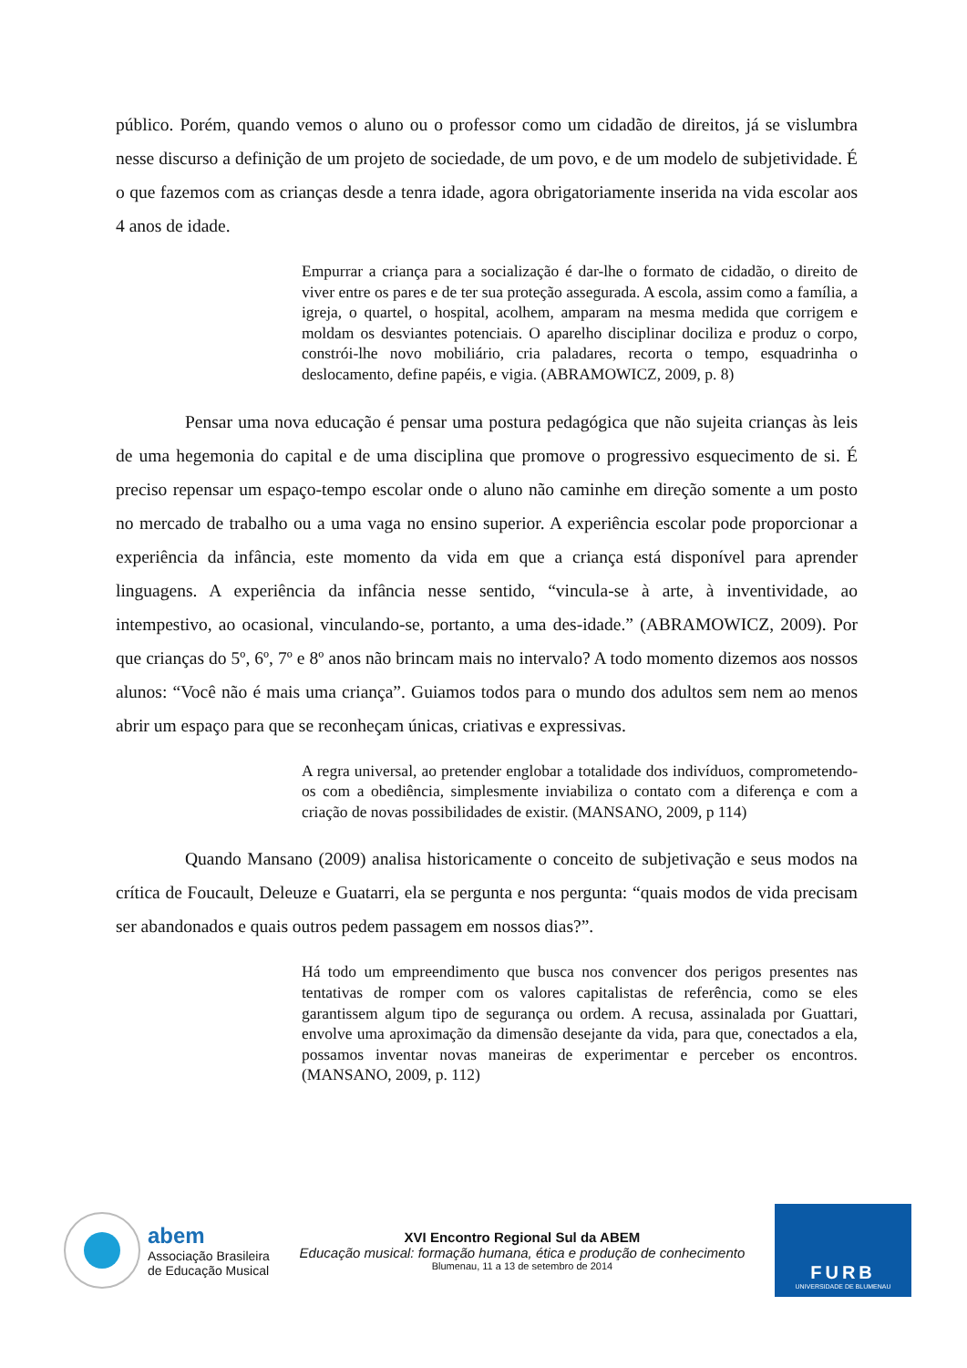público. Porém, quando vemos o aluno ou o professor como um cidadão de direitos, já se vislumbra nesse discurso a definição de um projeto de sociedade, de um povo, e de um modelo de subjetividade. É o que fazemos com as crianças desde a tenra idade, agora obrigatoriamente inserida na vida escolar aos 4 anos de idade.
Empurrar a criança para a socialização é dar-lhe o formato de cidadão, o direito de viver entre os pares e de ter sua proteção assegurada. A escola, assim como a família, a igreja, o quartel, o hospital, acolhem, amparam na mesma medida que corrigem e moldam os desviantes potenciais. O aparelho disciplinar dociliza e produz o corpo, constrói-lhe novo mobiliário, cria paladares, recorta o tempo, esquadrinha o deslocamento, define papéis, e vigia. (ABRAMOWICZ, 2009, p. 8)
Pensar uma nova educação é pensar uma postura pedagógica que não sujeita crianças às leis de uma hegemonia do capital e de uma disciplina que promove o progressivo esquecimento de si. É preciso repensar um espaço-tempo escolar onde o aluno não caminhe em direção somente a um posto no mercado de trabalho ou a uma vaga no ensino superior. A experiência escolar pode proporcionar a experiência da infância, este momento da vida em que a criança está disponível para aprender linguagens. A experiência da infância nesse sentido, “vincula-se à arte, à inventividade, ao intempestivo, ao ocasional, vinculando-se, portanto, a uma des-idade.” (ABRAMOWICZ, 2009). Por que crianças do 5º, 6º, 7º e 8º anos não brincam mais no intervalo? A todo momento dizemos aos nossos alunos: “Você não é mais uma criança”. Guiamos todos para o mundo dos adultos sem nem ao menos abrir um espaço para que se reconheçam únicas, criativas e expressivas.
A regra universal, ao pretender englobar a totalidade dos indivíduos, comprometendo-os com a obediência, simplesmente inviabiliza o contato com a diferença e com a criação de novas possibilidades de existir. (MANSANO, 2009, p 114)
Quando Mansano (2009) analisa historicamente o conceito de subjetivação e seus modos na crítica de Foucault, Deleuze e Guatarri, ela se pergunta e nos pergunta: “quais modos de vida precisam ser abandonados e quais outros pedem passagem em nossos dias?”.
Há todo um empreendimento que busca nos convencer dos perigos presentes nas tentativas de romper com os valores capitalistas de referência, como se eles garantissem algum tipo de segurança ou ordem. A recusa, assinalada por Guattari, envolve uma aproximação da dimensão desejante da vida, para que, conectados a ela, possamos inventar novas maneiras de experimentar e perceber os encontros. (MANSANO, 2009, p. 112)
abem
Associação Brasileira
de Educação Musical
XVI Encontro Regional Sul da ABEM
Educação musical: formação humana, ética e produção de conhecimento
Blumenau, 11 a 13 de setembro de 2014
FURB
UNIVERSIDADE DE BLUMENAU